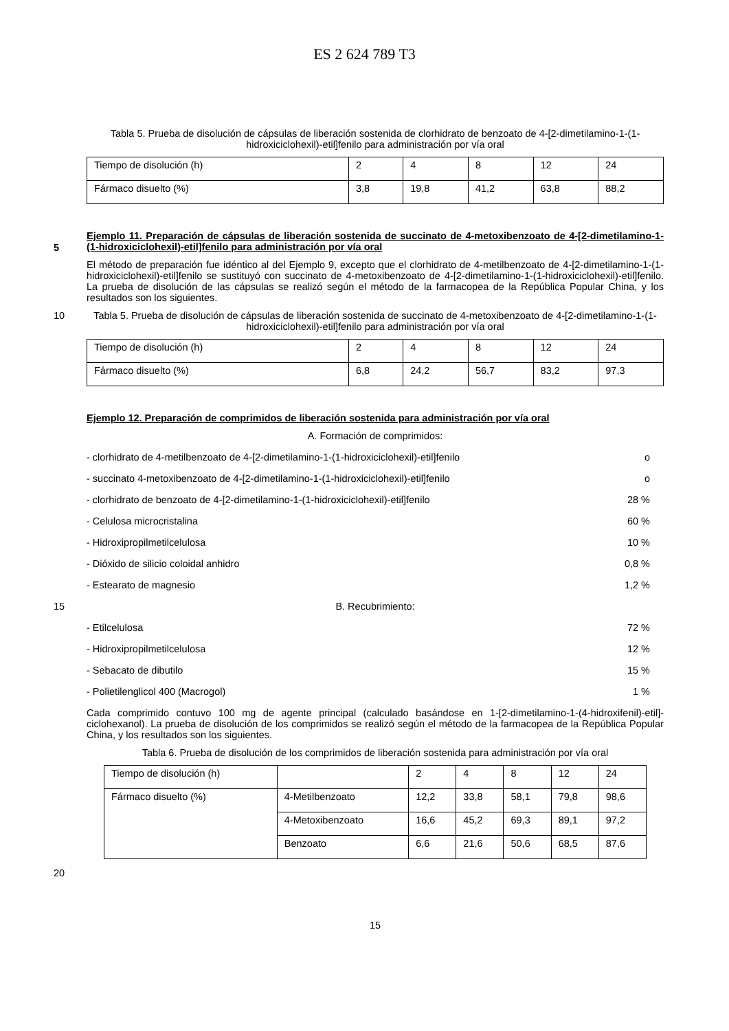ES 2 624 789 T3
Tabla 5. Prueba de disolución de cápsulas de liberación sostenida de clorhidrato de benzoato de 4-[2-dimetilamino-1-(1-hidroxiciclohexil)-etil]fenilo para administración por vía oral
| Tiempo de disolución (h) | 2 | 4 | 8 | 12 | 24 |
| Fármaco disuelto (%) | 3,8 | 19,8 | 41,2 | 63,8 | 88,2 |
5 Ejemplo 11. Preparación de cápsulas de liberación sostenida de succinato de 4-metoxibenzoato de 4-[2-dimetilamino-1-(1-hidroxiciclohexil)-etil]fenilo para administración por vía oral
El método de preparación fue idéntico al del Ejemplo 9, excepto que el clorhidrato de 4-metilbenzoato de 4-[2-dimetilamino-1-(1-hidroxiciclohexil)-etil]fenilo se sustituyó con succinato de 4-metoxibenzoato de 4-[2-dimetilamino-1-(1-hidroxiciclohexil)-etil]fenilo. La prueba de disolución de las cápsulas se realizó según el método de la farmacopea de la República Popular China, y los resultados son los siguientes.
10 Tabla 5. Prueba de disolución de cápsulas de liberación sostenida de succinato de 4-metoxibenzoato de 4-[2-dimetilamino-1-(1-hidroxiciclohexil)-etil]fenilo para administración por vía oral
| Tiempo de disolución (h) | 2 | 4 | 8 | 12 | 24 |
| Fármaco disuelto (%) | 6,8 | 24,2 | 56,7 | 83,2 | 97,3 |
Ejemplo 12. Preparación de comprimidos de liberación sostenida para administración por vía oral
A. Formación de comprimidos:
- clorhidrato de 4-metilbenzoato de 4-[2-dimetilamino-1-(1-hidroxiciclohexil)-etil]fenilo o
- succinato 4-metoxibenzoato de 4-[2-dimetilamino-1-(1-hidroxiciclohexil)-etil]fenilo o
- clorhidrato de benzoato de 4-[2-dimetilamino-1-(1-hidroxiciclohexil)-etil]fenilo 28 %
- Celulosa microcristalina 60 %
- Hidroxipropilmetilcelulosa 10 %
- Dióxido de silicio coloidal anhidro 0,8 %
- Estearato de magnesio 1,2 %
15 B. Recubrimiento:
- Etilcelulosa 72 %
- Hidroxipropilmetilcelulosa 12 %
- Sebacato de dibutilo 15 %
- Polietilenglicol 400 (Macrogol) 1 %
Cada comprimido contuvo 100 mg de agente principal (calculado basándose en 1-[2-dimetilamino-1-(4-hidroxifenil)-etil]-ciclohexanol). La prueba de disolución de los comprimidos se realizó según el método de la farmacopea de la República Popular China, y los resultados son los siguientes.
Tabla 6. Prueba de disolución de los comprimidos de liberación sostenida para administración por vía oral
| Tiempo de disolución (h) | | 2 | 4 | 8 | 12 | 24 |
| Fármaco disuelto (%) | 4-Metilbenzoato | 12,2 | 33,8 | 58,1 | 79,8 | 98,6 |
| | 4-Metoxibenzoato | 16,6 | 45,2 | 69,3 | 89,1 | 97,2 |
| | Benzoato | 6,6 | 21,6 | 50,6 | 68,5 | 87,6 |
20
15